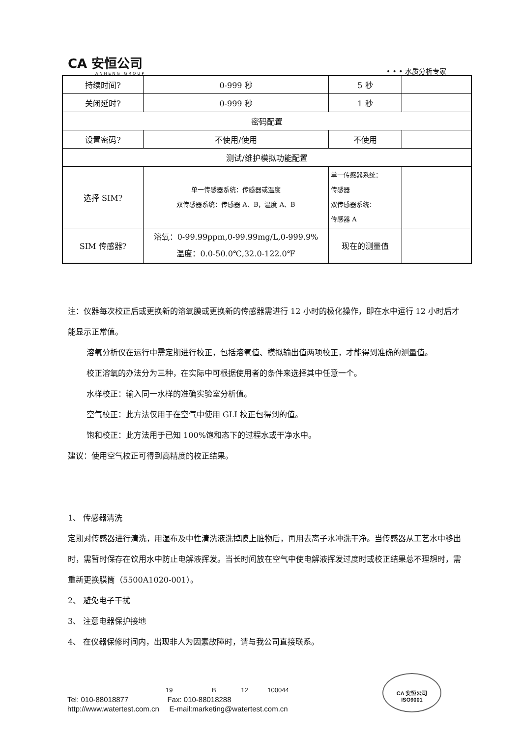CA 安恒公司
ANHENG GROUP
• • • 水质分析专家
| 持续时间? | 0-999 秒 | 5 秒 | |
| 关闭延时? | 0-999 秒 | 1 秒 | |
| 密码配置 | | | |
| 设置密码? | 不使用/使用 | 不使用 | |
| 测试/维护模拟功能配置 | | | |
| 选择 SIM? | 单一传感器系统：传感器或温度 双传感器系统：传感器 A、B，温度 A、B | 单一传感器系统： 传感器 双传感器系统： 传感器 A | |
| SIM 传感器? | 溶氧：0-99.99ppm,0-99.99mg/L,0-999.9% 温度：0.0-50.0℃,32.0-122.0℉ | 现在的测量值 | |
注：仪器每次校正后或更换新的溶氧膜或更换新的传感器需进行 12 小时的极化操作，即在水中运行 12 小时后才能显示正常值。
溶氧分析仪在运行中需定期进行校正，包括溶氧值、模拟输出值两项校正，才能得到准确的测量值。
校正溶氧的办法分为三种，在实际中可根据使用者的条件来选择其中任意一个。
水样校正：输入同一水样的准确实验室分析值。
空气校正：此方法仅用于在空气中使用 GLI 校正包得到的值。
饱和校正：此方法用于已知 100%饱和态下的过程水或干净水中。
建议：使用空气校正可得到高精度的校正结果。
1、 传感器清洗
定期对传感器进行清洗，用湿布及中性清洗液洗掉膜上脏物后，再用去离子水冲洗干净。当传感器从工艺水中移出时，需暂时保存在饮用水中防止电解液挥发。当长时间放在空气中使电解液挥发过度时或校正结果总不理想时，需重新更换膜筒（5500A1020-001）。
2、 避免电子干扰
3、 注意电器保护接地
4、 在仪器保修时间内，出现非人为因素故障时，请与我公司直接联系。
19 B 12 100044
Tel: 010-88018877 Fax: 010-88018288
http://www.watertest.com.cn E-mail:marketing@watertest.com.cn
CA 安恒公司
ISO9001